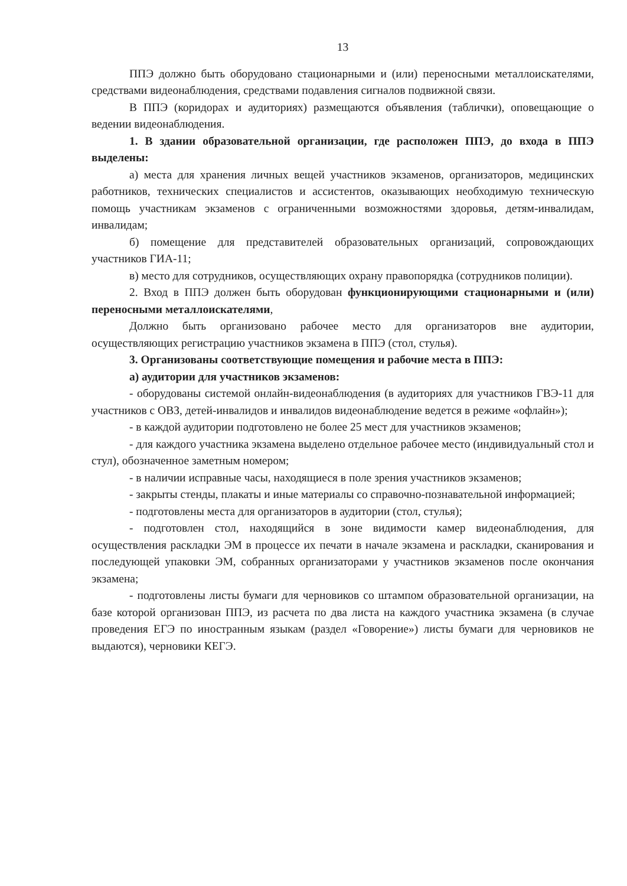13
ППЭ должно быть оборудовано стационарными и (или) переносными металлоискателями, средствами видеонаблюдения, средствами подавления сигналов подвижной связи.
В ППЭ (коридорах и аудиториях) размещаются объявления (таблички), оповещающие о ведении видеонаблюдения.
1. В здании образовательной организации, где расположен ППЭ, до входа в ППЭ выделены:
а) места для хранения личных вещей участников экзаменов, организаторов, медицинских работников, технических специалистов и ассистентов, оказывающих необходимую техническую помощь участникам экзаменов с ограниченными возможностями здоровья, детям-инвалидам, инвалидам;
б) помещение для представителей образовательных организаций, сопровождающих участников ГИА-11;
в) место для сотрудников, осуществляющих охрану правопорядка (сотрудников полиции).
2. Вход в ППЭ должен быть оборудован функционирующими стационарными и (или) переносными металлоискателями,
Должно быть организовано рабочее место для организаторов вне аудитории, осуществляющих регистрацию участников экзамена в ППЭ (стол, стулья).
3. Организованы соответствующие помещения и рабочие места в ППЭ:
а) аудитории для участников экзаменов:
- оборудованы системой онлайн-видеонаблюдения (в аудиториях для участников ГВЭ-11 для участников с ОВЗ, детей-инвалидов и инвалидов видеонаблюдение ведется в режиме «офлайн»);
- в каждой аудитории подготовлено не более 25 мест для участников экзаменов;
- для каждого участника экзамена выделено отдельное рабочее место (индивидуальный стол и стул), обозначенное заметным номером;
- в наличии исправные часы, находящиеся в поле зрения участников экзаменов;
- закрыты стенды, плакаты и иные материалы со справочно-познавательной информацией;
- подготовлены места для организаторов в аудитории (стол, стулья);
- подготовлен стол, находящийся в зоне видимости камер видеонаблюдения, для осуществления раскладки ЭМ в процессе их печати в начале экзамена и раскладки, сканирования и последующей упаковки ЭМ, собранных организаторами у участников экзаменов после окончания экзамена;
- подготовлены листы бумаги для черновиков со штампом образовательной организации, на базе которой организован ППЭ, из расчета по два листа на каждого участника экзамена (в случае проведения ЕГЭ по иностранным языкам (раздел «Говорение») листы бумаги для черновиков не выдаются), черновики КЕГЭ.